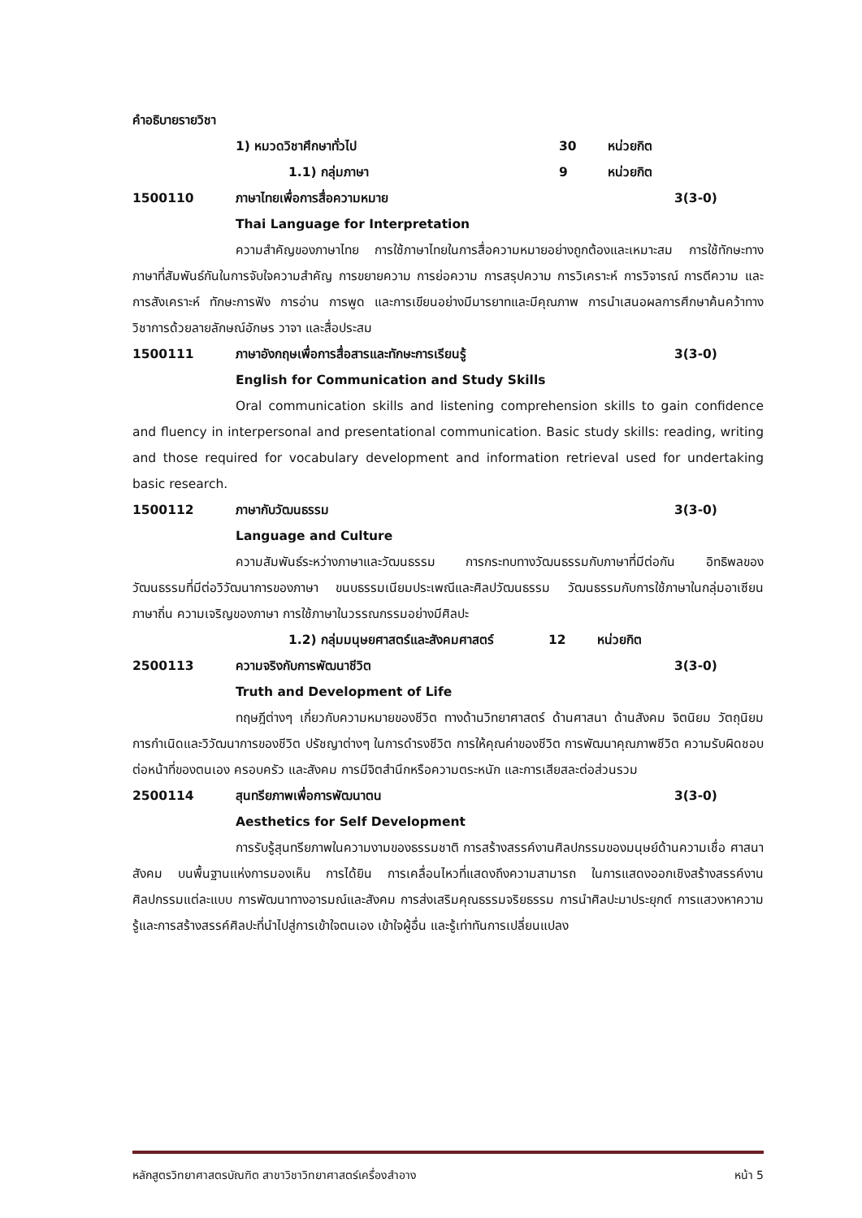คำอธิบายรายวิชา
1) หมวดวิชาศึกษาทั่วไป 30 หน่วยกิต
1.1) กลุ่มภาษา 9 หน่วยกิต
1500110 ภาษาไทยเพื่อการสื่อความหมาย 3(3-0)
Thai Language for Interpretation
ความสำคัญของภาษาไทย การใช้ภาษาไทยในการสื่อความหมายอย่างถูกต้องและเหมาะสม การใช้ทักษะทางภาษาที่สัมพันธ์กันในการจับใจความสำคัญ การขยายความ การย่อความ การสรุปความ การวิเคราะห์ การวิจารณ์ การตีความ และการสังเคราะห์ ทักษะการฟัง การอ่าน การพูด และการเขียนอย่างมีมารยาทและมีคุณภาพ การนำเสนอผลการศึกษาค้นคว้าทางวิชาการด้วยลายลักษณ์อักษร วาจา และสื่อประสม
1500111 ภาษาอังกฤษเพื่อการสื่อสารและทักษะการเรียนรู้ 3(3-0)
English for Communication and Study Skills
Oral communication skills and listening comprehension skills to gain confidence and fluency in interpersonal and presentational communication. Basic study skills: reading, writing and those required for vocabulary development and information retrieval used for undertaking basic research.
1500112 ภาษากับวัฒนธรรม 3(3-0)
Language and Culture
ความสัมพันธ์ระหว่างภาษาและวัฒนธรรม การกระทบทางวัฒนธรรมกับภาษาที่มีต่อกัน อิทธิพลของวัฒนธรรมที่มีต่อวิวัฒนาการของภาษา ขนบธรรมเนียมประเพณีและศิลปวัฒนธรรม วัฒนธรรมกับการใช้ภาษาในกลุ่มอาเซียน ภาษาถิ่น ความเจริญของภาษา การใช้ภาษาในวรรณกรรมอย่างมีศิลปะ
1.2) กลุ่มมนุษยศาสตร์และสังคมศาสตร์ 12 หน่วยกิต
2500113 ความจริงกับการพัฒนาชีวิต 3(3-0)
Truth and Development of Life
ทฤษฎีต่างๆ เกี่ยวกับความหมายของชีวิต ทางด้านวิทยาศาสตร์ ด้านศาสนา ด้านสังคม จิตนิยม วัตถุนิยม การกำเนิดและวิวัฒนาการของชีวิต ปรัชญาต่างๆ ในการดำรงชีวิต การให้คุณค่าของชีวิต การพัฒนาคุณภาพชีวิต ความรับผิดชอบต่อหน้าที่ของตนเอง ครอบครัว และสังคม การมีจิตสำนึกหรือความตระหนัก และการเสียสละต่อส่วนรวม
2500114 สุนทรียภาพเพื่อการพัฒนาตน 3(3-0)
Aesthetics for Self Development
การรับรู้สุนทรียภาพในความงามของธรรมชาติ การสร้างสรรค์งานศิลปกรรมของมนุษย์ด้านความเชื่อ ศาสนา สังคม บนพื้นฐานแห่งการมองเห็น การได้ยิน การเคลื่อนไหวที่แสดงถึงความสามารถ ในการแสดงออกเชิงสร้างสรรค์งานศิลปกรรมแต่ละแบบ การพัฒนาทางอารมณ์และสังคม การส่งเสริมคุณธรรมจริยธรรม การนำศิลปะมาประยุกต์ การแสวงหาความรู้และการสร้างสรรค์ศิลปะที่นำไปสู่การเข้าใจตนเอง เข้าใจผู้อื่น และรู้เท่าทันการเปลี่ยนแปลง
หลักสูตรวิทยาศาสตรบัณฑิต สาขาวิชาวิทยาศาสตร์เครื่องสำอาง หน้า 5